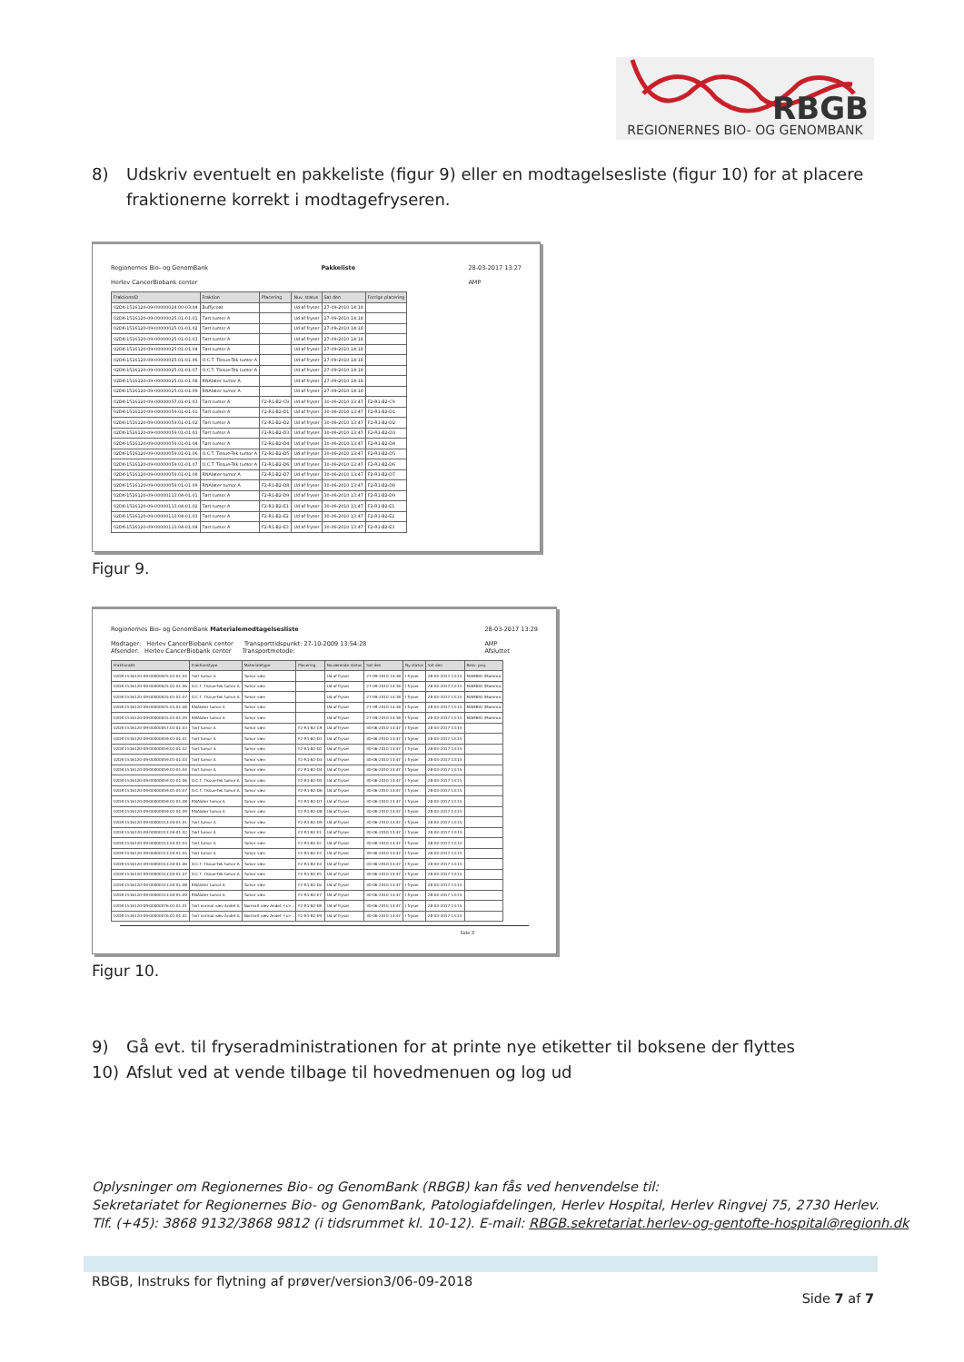RBGB
REGIONERNES BIO- OG GENOMBANK
8) Udskriv eventuelt en pakkeliste (figur 9) eller en modtagelsesliste (figur 10) for at placere fraktionerne korrekt i modtagefryseren.
Regionernes Bio- og GenomBank
Herlev CancerBiobank center Pakkeliste 28-03-2017 13:27
AMP
| FraktionsID | Fraktion | Placering | Nuv. status | Sat den | Forrige placering |
| --- | --- | --- | --- | --- | --- |
| 02DK-1516120-09-00000024.00-03.04 | Buffycoat | | Ud af fryser | 27-09-2010 14:18 | |
| 02DK-1516120-09-00000025.01-01.01 | Tørt tumor A | | Ud af fryser | 27-09-2010 14:18 | |
| 02DK-1516120-09-00000025.01-01.02 | Tørt tumor A | | Ud af fryser | 27-09-2010 14:18 | |
| 02DK-1516120-09-00000025.01-01.03 | Tørt tumor A | | Ud af fryser | 27-09-2010 14:18 | |
| 02DK-1516120-09-00000025.01-01.04 | Tørt tumor A | | Ud af fryser | 27-09-2010 14:18 | |
| 02DK-1516120-09-00000025.01-01.06 | O.C.T. Tissue-Tek tumor A | | Ud af fryser | 27-09-2010 14:18 | |
| 02DK-1516120-09-00000025.01-01.07 | O.C.T. Tissue-Tek tumor A | | Ud af fryser | 27-09-2010 14:18 | |
| 02DK-1516120-09-00000025.01-01.08 | RNAlater tumor A | | Ud af fryser | 27-09-2010 14:18 | |
| 02DK-1516120-09-00000025.01-01.09 | RNAlater tumor A | | Ud af fryser | 27-09-2010 14:18 | |
| 02DK-1516120-09-00000057.01-01.03 | Tørt tumor A | F2-R1-B2-C9 | Ud af fryser | 30-06-2010 13:47 | F2-R1-B2-C9 |
| 02DK-1516120-09-00000059.01-01.01 | Tørt tumor A | F2-R1-B2-D1 | Ud af fryser | 30-06-2010 13:47 | F2-R1-B2-D1 |
| 02DK-1516120-09-00000059.01-01.02 | Tørt tumor A | F2-R1-B2-D2 | Ud af fryser | 30-06-2010 13:47 | F2-R1-B2-D2 |
| 02DK-1516120-09-00000059.01-01.03 | Tørt tumor A | F2-R1-B2-D3 | Ud af fryser | 30-06-2010 13:47 | F2-R1-B2-D3 |
| 02DK-1516120-09-00000059.01-01.04 | Tørt tumor A | F2-R1-B2-D4 | Ud af fryser | 30-06-2010 13:47 | F2-R1-B2-D4 |
| 02DK-1516120-09-00000059.01-01.06 | O.C.T. Tissue-Tek tumor A | F2-R1-B2-D5 | Ud af fryser | 30-06-2010 13:47 | F2-R1-B2-D5 |
| 02DK-1516120-09-00000059.01-01.07 | O.C.T. Tissue-Tek tumor A | F2-R1-B2-D6 | Ud af fryser | 30-06-2010 13:47 | F2-R1-B2-D6 |
| 02DK-1516120-09-00000059.01-01.08 | RNAlater tumor A | F2-R1-B2-D7 | Ud af fryser | 30-06-2010 13:47 | F2-R1-B2-D7 |
| 02DK-1516120-09-00000059.01-01.09 | RNAlater tumor A | F2-R1-B2-D8 | Ud af fryser | 30-06-2010 13:47 | F2-R1-B2-D8 |
| 02DK-1516120-09-00000113.04-01.01 | Tørt tumor A | F2-R1-B2-D9 | Ud af fryser | 30-06-2010 13:47 | F2-R1-B2-D9 |
| 02DK-1516120-09-00000113.04-01.02 | Tørt tumor A | F2-R1-B2-E1 | Ud af fryser | 30-06-2010 13:47 | F2-R1-B2-E1 |
| 02DK-1516120-09-00000113.04-01.03 | Tørt tumor A | F2-R1-B2-E2 | Ud af fryser | 30-06-2010 13:47 | F2-R1-B2-E2 |
| 02DK-1516120-09-00000113.04-01.04 | Tørt tumor A | F2-R1-B2-E3 | Ud af fryser | 30-06-2010 13:47 | F2-R1-B2-E3 |
Figur 9.
Regionernes Bio- og GenomBank Materialemodtagelsesliste
Modtager: Herlev CancerBiobank center Transporttidspunkt: 27-10-2009 13:54:28
Afsender: Herlev CancerBiobank center Transportmetode: 28-03-2017 13:29
AMP
Afsluttet
| FraktionsID | Fraktionstype | Materialetype | Placering | Nuværende status | Sat den | Ny status | Sat den | Resv. proj. |
| --- | --- | --- | --- | --- | --- | --- | --- | --- |
| 02DK-1516120-09-00000025.01-01.04 | Tørt tumor A | Tumor væv | | Ud af fryser | 27-09-2010 14:18 | I fryser | 28-03-2017 13:15 | MAMBIO (Mamma |
| 02DK-1516120-09-00000025.01-01.06 | O.C.T. Tissue-Tek tumor A | Tumor væv | | Ud af fryser | 27-09-2010 14:18 | I fryser | 28-03-2017 13:15 | MAMBIO (Mamma |
| 02DK-1516120-09-00000025.01-01.07 | O.C.T. Tissue-Tek tumor A | Tumor væv | | Ud af fryser | 27-09-2010 14:18 | I fryser | 28-03-2017 13:15 | MAMBIO (Mamma |
| 02DK-1516120-09-00000025.01-01.08 | RNAlater tumor A | Tumor væv | | Ud af fryser | 27-09-2010 14:18 | I fryser | 28-03-2017 13:15 | MAMBIO (Mamma |
| 02DK-1516120-09-00000025.01-01.09 | RNAlater tumor A | Tumor væv | | Ud af fryser | 27-09-2010 14:18 | I fryser | 28-03-2017 13:15 | MAMBIO (Mamma |
| 02DK-1516120-09-00000057.01-01.03 | Tørt tumor A | Tumor væv | F2-R1-B2-C9 | Ud af fryser | 30-06-2010 13:47 | I fryser | 28-03-2017 13:15 | |
| 02DK-1516120-09-00000059.01-01.01 | Tørt tumor A | Tumor væv | F2-R1-B2-D1 | Ud af fryser | 30-06-2010 13:47 | I fryser | 28-03-2017 13:15 | |
| 02DK-1516120-09-00000059.01-01.02 | Tørt tumor A | Tumor væv | F2-R1-B2-D2 | Ud af fryser | 30-06-2010 13:47 | I fryser | 28-03-2017 13:15 | |
| 02DK-1516120-09-00000059.01-01.03 | Tørt tumor A | Tumor væv | F2-R1-B2-D3 | Ud af fryser | 30-06-2010 13:47 | I fryser | 28-03-2017 13:15 | |
| 02DK-1516120-09-00000059.01-01.04 | Tørt tumor A | Tumor væv | F2-R1-B2-D4 | Ud af fryser | 30-06-2010 13:47 | I fryser | 28-03-2017 13:15 | |
| 02DK-1516120-09-00000059.01-01.06 | O.C.T. Tissue-Tek tumor A | Tumor væv | F2-R1-B2-D5 | Ud af fryser | 30-06-2010 13:47 | I fryser | 28-03-2017 13:15 | |
| 02DK-1516120-09-00000059.01-01.07 | O.C.T. Tissue-Tek tumor A | Tumor væv | F2-R1-B2-D6 | Ud af fryser | 30-06-2010 13:47 | I fryser | 28-03-2017 13:15 | |
| 02DK-1516120-09-00000059.01-01.08 | RNAlater tumor A | Tumor væv | F2-R1-B2-D7 | Ud af fryser | 30-06-2010 13:47 | I fryser | 28-03-2017 13:15 | |
| 02DK-1516120-09-00000059.01-01.09 | RNAlater tumor A | Tumor væv | F2-R1-B2-D8 | Ud af fryser | 30-06-2010 13:47 | I fryser | 28-03-2017 13:15 | |
| 02DK-1516120-09-00000113.04-01.01 | Tørt tumor A | Tumor væv | F2-R1-B2-D9 | Ud af fryser | 30-06-2010 13:47 | I fryser | 28-03-2017 13:15 | |
| 02DK-1516120-09-00000113.04-01.02 | Tørt tumor A | Tumor væv | F2-R1-B2-E1 | Ud af fryser | 30-06-2010 13:47 | I fryser | 28-03-2017 13:15 | |
| 02DK-1516120-09-00000113.04-01.03 | Tørt tumor A | Tumor væv | F2-R1-B2-E2 | Ud af fryser | 30-06-2010 13:47 | I fryser | 28-03-2017 13:15 | |
| 02DK-1516120-09-00000113.04-01.04 | Tørt tumor A | Tumor væv | F2-R1-B2-E3 | Ud af fryser | 30-06-2010 13:47 | I fryser | 28-03-2017 13:15 | |
| 02DK-1516120-09-00000113.04-01.06 | O.C.T. Tissue-Tek tumor A | Tumor væv | F2-R1-B2-E4 | Ud af fryser | 30-06-2010 13:47 | I fryser | 28-03-2017 13:15 | |
| 02DK-1516120-09-00000113.04-01.07 | O.C.T. Tissue-Tek tumor A | Tumor væv | F2-R1-B2-E5 | Ud af fryser | 30-06-2010 13:47 | I fryser | 28-03-2017 13:15 | |
| 02DK-1516120-09-00000113.04-01.08 | RNAlater tumor A | Tumor væv | F2-R1-B2-E6 | Ud af fryser | 30-06-2010 13:47 | I fryser | 28-03-2017 13:15 | |
| 02DK-1516120-09-00000113.04-01.09 | RNAlater tumor A | Tumor væv | F2-R1-B2-E7 | Ud af fryser | 30-06-2010 13:47 | I fryser | 28-03-2017 13:15 | |
| 02DK-1516120-09-00000076.01-01.01 | Tørt normal væv Andet A | Normalt væv Andet <x> : | F2-R1-B2-E8 | Ud af fryser | 30-06-2010 13:47 | I fryser | 28-03-2017 13:15 | |
| 02DK-1516120-09-00000076.01-01.02 | Tørt normal væv Andet A | Normalt væv Andet <x> : | F2-R1-B2-E9 | Ud af fryser | 30-06-2010 13:47 | I fryser | 28-03-2017 13:15 | |
Side 3
Figur 10.
9) Gå evt. til fryseradministrationen for at printe nye etiketter til boksene der flyttes
10) Afslut ved at vende tilbage til hovedmenuen og log ud
Oplysninger om Regionernes Bio- og GenomBank (RBGB) kan fås ved henvendelse til:
Sekretariatet for Regionernes Bio- og GenomBank, Patologiafdelingen, Herlev Hospital, Herlev Ringvej 75, 2730 Herlev.
Tlf. (+45): 3868 9132/3868 9812 (i tidsrummet kl. 10-12). E-mail: RBGB.sekretariat.herlev-og-gentofte-hospital@regionh.dk
RBGB, Instruks for flytning af prøver/version3/06-09-2018
Side 7 af 7